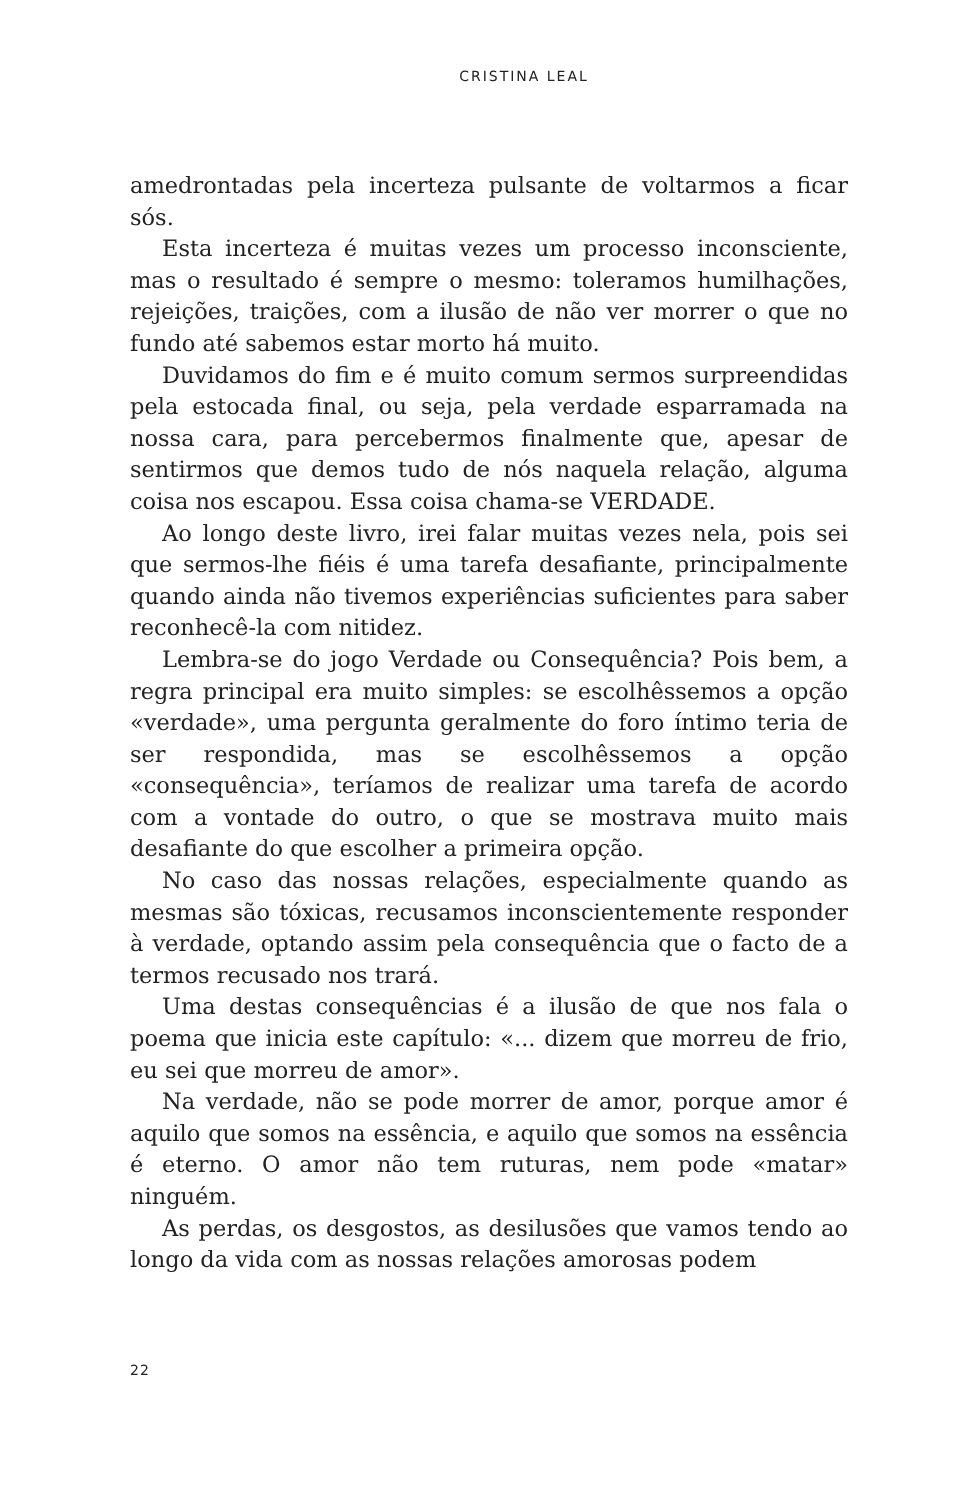CRISTINA LEAL
amedrontadas pela incerteza pulsante de voltarmos a ficar sós.
Esta incerteza é muitas vezes um processo inconsciente, mas o resultado é sempre o mesmo: toleramos humilhações, rejeições, traições, com a ilusão de não ver morrer o que no fundo até sabemos estar morto há muito.
Duvidamos do fim e é muito comum sermos surpreendidas pela estocada final, ou seja, pela verdade esparramada na nossa cara, para percebermos finalmente que, apesar de sentirmos que demos tudo de nós naquela relação, alguma coisa nos escapou. Essa coisa chama-se VERDADE.
Ao longo deste livro, irei falar muitas vezes nela, pois sei que sermos-lhe fiéis é uma tarefa desafiante, principalmente quando ainda não tivemos experiências suficientes para saber reconhecê-la com nitidez.
Lembra-se do jogo Verdade ou Consequência? Pois bem, a regra principal era muito simples: se escolhêssemos a opção «verdade», uma pergunta geralmente do foro íntimo teria de ser respondida, mas se escolhêssemos a opção «consequência», teríamos de realizar uma tarefa de acordo com a vontade do outro, o que se mostrava muito mais desafiante do que escolher a primeira opção.
No caso das nossas relações, especialmente quando as mesmas são tóxicas, recusamos inconscientemente responder à verdade, optando assim pela consequência que o facto de a termos recusado nos trará.
Uma destas consequências é a ilusão de que nos fala o poema que inicia este capítulo: «... dizem que morreu de frio, eu sei que morreu de amor».
Na verdade, não se pode morrer de amor, porque amor é aquilo que somos na essência, e aquilo que somos na essência é eterno. O amor não tem ruturas, nem pode «matar» ninguém.
As perdas, os desgostos, as desilusões que vamos tendo ao longo da vida com as nossas relações amorosas podem
22